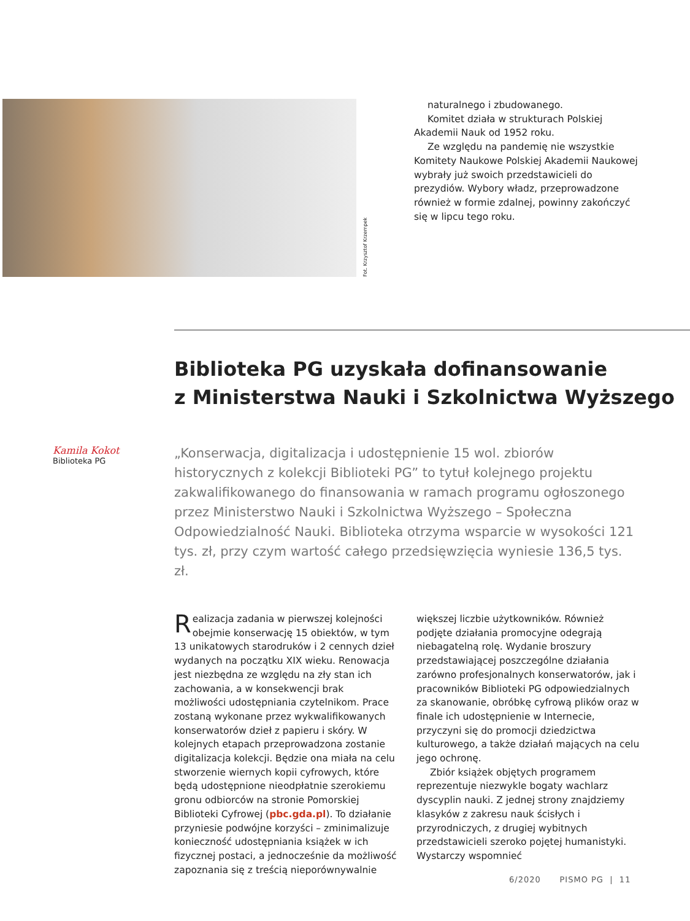Fot. Krzysztof Krzempek
naturalnego i zbudowanego.
Komitet działa w strukturach Polskiej Akademii Nauk od 1952 roku.
Ze względu na pandemię nie wszystkie Komitety Naukowe Polskiej Akademii Naukowej wybrały już swoich przedstawicieli do prezydiów. Wybory władz, przeprowadzone również w formie zdalnej, powinny zakończyć się w lipcu tego roku.
Biblioteka PG uzyskała dofinansowanie
z Ministerstwa Nauki i Szkolnictwa Wyższego
Kamila Kokot
Biblioteka PG
„Konserwacja, digitalizacja i udostępnienie 15 wol. zbiorów historycznych z kolekcji Biblioteki PG” to tytuł kolejnego projektu zakwalifikowanego do finansowania w ramach programu ogłoszonego przez Ministerstwo Nauki i Szkolnictwa Wyższego – Społeczna Odpowiedzialność Nauki. Biblioteka otrzyma wsparcie w wysokości 121 tys. zł, przy czym wartość całego przedsięwzięcia wyniesie 136,5 tys. zł.
Realizacja zadania w pierwszej kolejności obejmie konserwację 15 obiektów, w tym 13 unikatowych starodruków i 2 cennych dzieł wydanych na początku XIX wieku. Renowacja jest niezbędna ze względu na zły stan ich zachowania, a w konsekwencji brak możliwości udostępniania czytelnikom. Prace zostaną wykonane przez wykwalifikowanych konserwatorów dzieł z papieru i skóry. W kolejnych etapach przeprowadzona zostanie digitalizacja kolekcji. Będzie ona miała na celu stworzenie wiernych kopii cyfrowych, które będą udostępnione nieodpłatnie szerokiemu gronu odbiorców na stronie Pomorskiej Biblioteki Cyfrowej (pbc.gda.pl). To działanie przyniesie podwójne korzyści – zminimalizuje konieczność udostępniania książek w ich fizycznej postaci, a jednocześnie da możliwość zapoznania się z treścią nieporównywalnie większej liczbie użytkowników. Również podjęte działania promocyjne odegrają niebagatelną rolę. Wydanie broszury przedstawiającej poszczególne działania zarówno profesjonalnych konserwatorów, jak i pracowników Biblioteki PG odpowiedzialnych za skanowanie, obróbkę cyfrową plików oraz w finale ich udostępnienie w Internecie, przyczyni się do promocji dziedzictwa kulturowego, a także działań mających na celu jego ochronę.
Zbiór książek objętych programem reprezentuje niezwykle bogaty wachlarz dyscyplin nauki. Z jednej strony znajdziemy klasyków z zakresu nauk ścisłych i przyrodniczych, z drugiej wybitnych przedstawicieli szeroko pojętej humanistyki. Wystarczy wspomnieć
6/2020 PISMO PG | 11